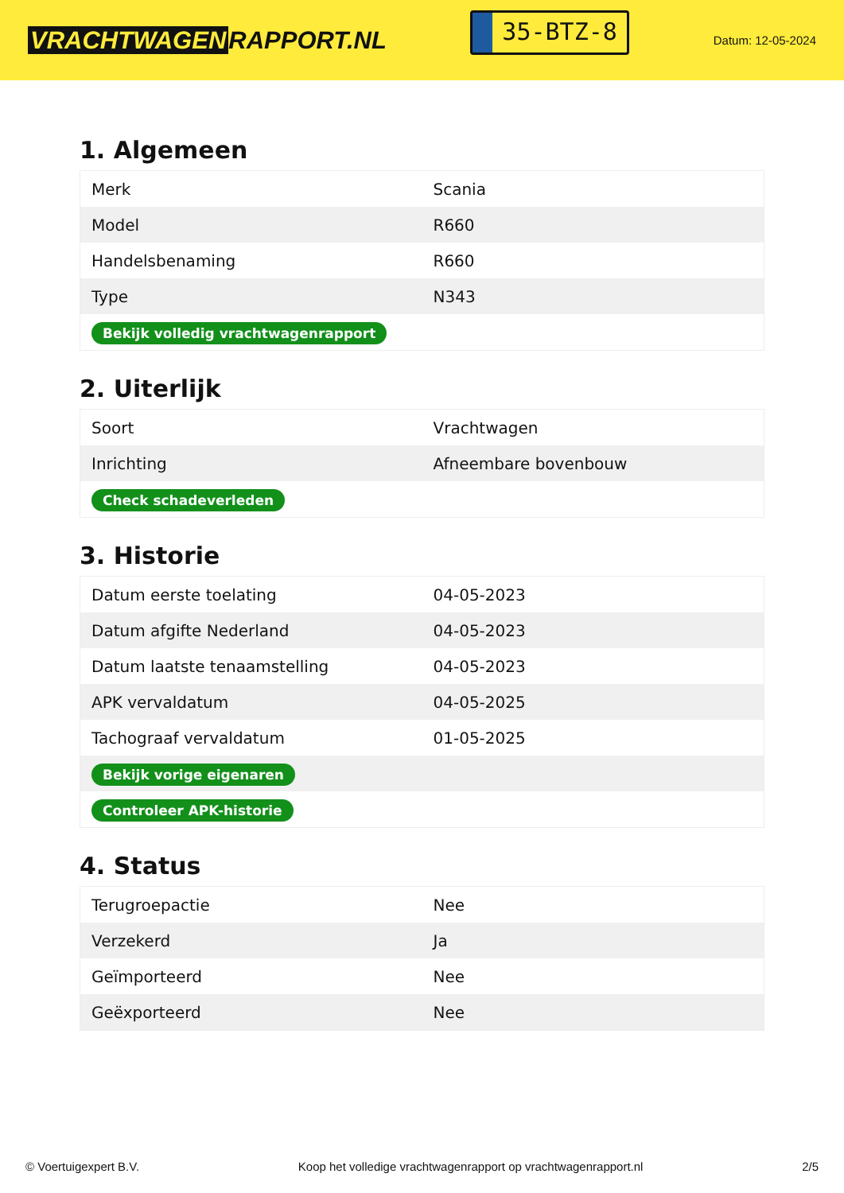VRACHTWAGEN RAPPORT.NL
35-BTZ-8
Datum: 12-05-2024
1. Algemeen
| Merk | Scania |
| Model | R660 |
| Handelsbenaming | R660 |
| Type | N343 |
| Bekijk volledig vrachtwagenrapport | |
2. Uiterlijk
| Soort | Vrachtwagen |
| Inrichting | Afneembare bovenbouw |
| Check schadeverleden | |
3. Historie
| Datum eerste toelating | 04-05-2023 |
| Datum afgifte Nederland | 04-05-2023 |
| Datum laatste tenaamstelling | 04-05-2023 |
| APK vervaldatum | 04-05-2025 |
| Tachograaf vervaldatum | 01-05-2025 |
| Bekijk vorige eigenaren | |
| Controleer APK-historie | |
4. Status
| Terugroepactie | Nee |
| Verzekerd | Ja |
| Geïmporteerd | Nee |
| Geëxporteerd | Nee |
© Voertuigexpert B.V. Koop het volledige vrachtwagenrapport op vrachtwagenrapport.nl 2/5